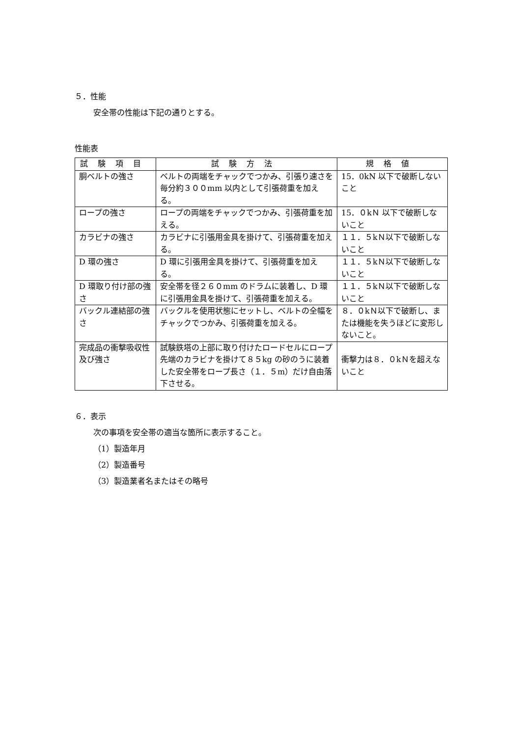５．性能
安全帯の性能は下記の通りとする。
性能表
| 試験項目 | 試験方法 | 規格値 |
| --- | --- | --- |
| 胴ベルトの強さ | ベルトの両端をチャックでつかみ、引張り速さを毎分約３００mm 以内として引張荷重を加える。 | 15．0kN 以下で破断しないこと |
| ロープの強さ | ロープの両端をチャックでつかみ、引張荷重を加える。 | 15．０kＮ 以下で破断しないこと |
| カラビナの強さ | カラビナに引張用金具を掛けて、引張荷重を加える。 | １１．５kＮ以下で破断しないこと |
| D 環の強さ | D 環に引張用金具を掛けて、引張荷重を加える。 | １１．５kＮ以下で破断しないこと |
| D 環取り付け部の強さ | 安全帯を径２６０mm のドラムに装着し、D 環に引張用金具を掛けて、引張荷重を加える。 | １１．５kＮ以下で破断しないこと |
| バックル連結部の強さ | バックルを使用状態にセットし、ベルトの全幅をチャックでつかみ、引張荷重を加える。 | ８．０kＮ以下で破断し、または機能を失うほどに変形しないこと。 |
| 完成品の衝撃吸収性及び強さ | 試験鉄塔の上部に取り付けたロードセルにロープ先端のカラビナを掛けて８５kg の砂のうに装着した安全帯をロープ長さ（１．５m）だけ自由落下させる。 | 衝撃力は８．０kＮを超えないこと |
６．表示
次の事項を安全帯の適当な箇所に表示すること。
（1）製造年月
（2）製造番号
（3）製造業者名またはその略号